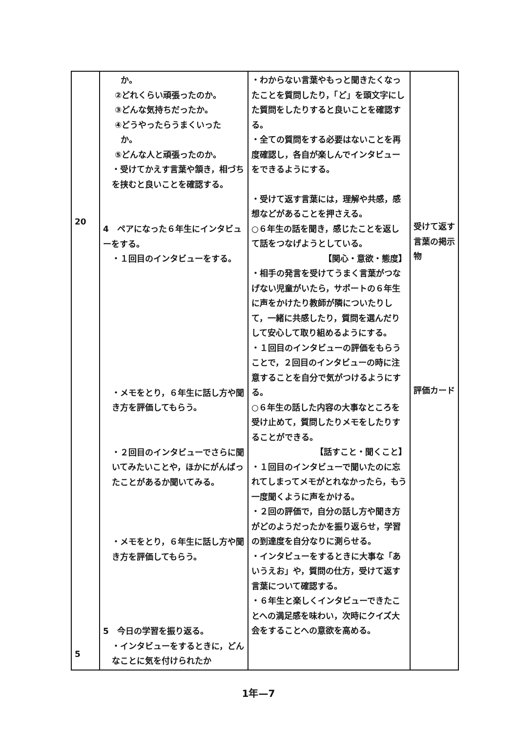| 20 5 | か。 ②どれくらい頑張ったのか。 ③どんな気持ちだったか。 ④どうやったらうまくいった か。 ⑤どんな人と頑張ったのか。 ・受けてかえす言葉や頷き，相づちを挟むと良いことを確認する。 4 ペアになった６年生にインタビューをする。 ・１回目のインタビューをする。 ・メモをとり，６年生に話し方や聞き方を評価してもらう。 ・２回目のインタビューでさらに聞いてみたいことや，ほかにがんばったことがあるか聞いてみる。 ・メモをとり，６年生に話し方や聞き方を評価してもらう。 5 今日の学習を振り返る。 ・インタビューをするときに，どんなことに気を付けられたか | ・わからない言葉やもっと聞きたくなったことを質問したり，「ど」を頭文字にした質問をしたりすると良いことを確認する。 ・全ての質問をする必要はないことを再度確認し，各自が楽しんでインタビューをできるようにする。 ・受けて返す言葉には，理解や共感，感想などがあることを押さえる。 ○６年生の話を聞き，感じたことを返して話をつなげようとしている。 【関心・意欲・態度】 ・相手の発言を受けてうまく言葉がつなげない児童がいたら，サポートの６年生に声をかけたり教師が隣についたりして，一緒に共感したり，質問を選んだりして安心して取り組めるようにする。 ・１回目のインタビューの評価をもらうことで，２回目のインタビューの時に注意することを自分で気がつけるようにする。 ○６年生の話した内容の大事なところを受け止めて，質問したりメモをしたりすることができる。 【話すこと・聞くこと】 ・１回目のインタビューで聞いたのに忘れてしまってメモがとれなかったら，もう一度聞くように声をかける。 ・２回の評価で，自分の話し方や聞き方がどのようだったかを振り返らせ，学習の到達度を自分なりに測らせる。 ・インタビューをするときに大事な「あいうえお」や，質問の仕方，受けて返す言葉について確認する。 ・６年生と楽しくインタビューできたことへの満足感を味わい，次時にクイズ大会をすることへの意欲を高める。 | 受けて返す言葉の掲示物 評価カード |
1年—7